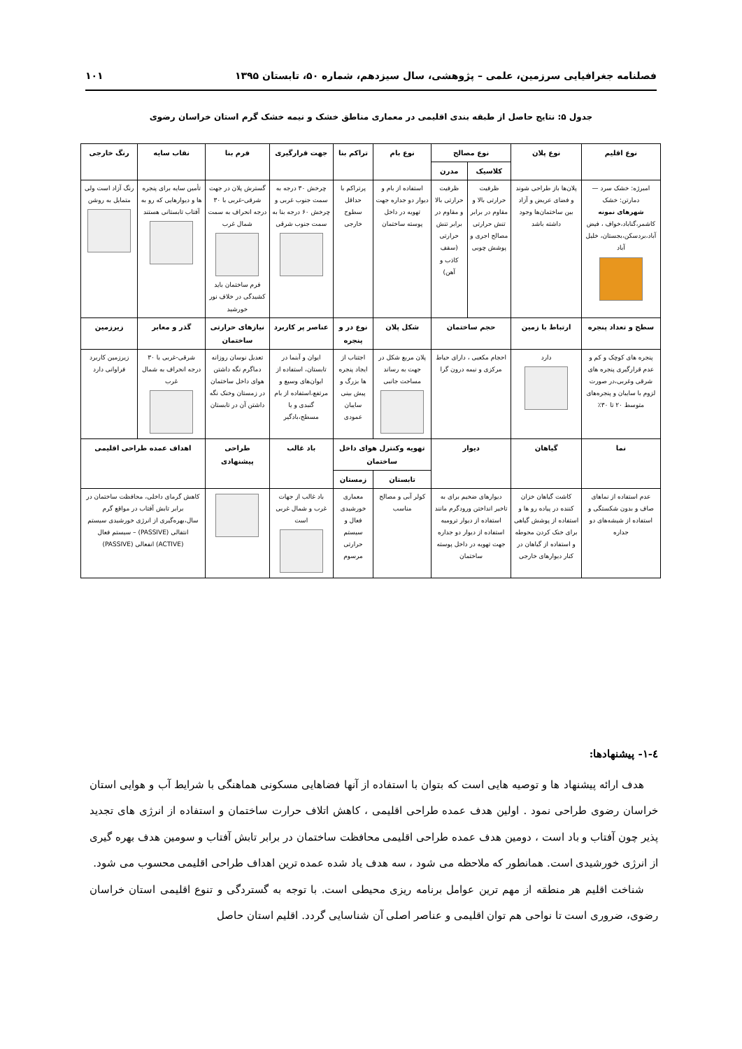فصلنامه جغرافیایی سرزمین، علمی – پژوهشی، سال سیزدهم، شماره ۵۰، تابستان ۱۳۹۵ ۱۰۱
جدول ۵: نتایج حاصل از طبقه بندی اقلیمی در معماری مناطق خشک و نیمه خشک گرم استان خراسان رضوی
| نوع اقلیم | نوع پلان | نوع مصالح | | نوع بام | تراکم بنا | جهت قرارگیری | فرم بنا | نقاب سایه | رنگ خارجی |
| --- | --- | --- | --- | --- | --- | --- | --- | --- | --- |
| | | کلاسیک | مدرن | | | | | | |
| امبرژه: خشک سرد — دمارتن: خشک شهرهای نمونه کاشمر،گناباد،خواف ، فیض آباد،بردسکن،بجستان، خلیل آباد | پلان‌ها باز طراحی شوند و فضای عریض و آزاد بین ساختمان‌ها وجود داشته باشد | ظرفیت حرارتی بالا و مقاوم در برابر تنش حرارتی مصالح اجری و پوشش چوبی | ظرفیت حرارتی بالا و مقاوم در برابر تنش حرارتی (سقف کاذب و آهن) | استفاده از بام و دیوار دو جداره جهت تهویه در داخل پوسته ساختمان | پرتراکم با حداقل سطوح خارجی | چرخش ۳۰ درجه به سمت جنوب غربی و چرخش ۶۰ درجه بنا به سمت جنوب شرقی | گسترش پلان در جهت شرقی-غربی با ۳۰ درجه انحراف به سمت شمال غرب فرم ساختمان باید کشیدگی در خلاف نور خورشید | تأمین سایه برای پنجره ها و دیوارهایی که رو به آفتاب تابستانی هستند | رنگ آزاد است ولی متمایل به روشن |
| سطح و تعداد پنجره | ارتباط با زمین | حجم ساختمان | | شکل پلان | نوع در و پنجره | عناصر پر کاربرد | نیازهای حرارتی ساختمان | گذر و معابر | زیرزمین |
| پنجره های کوچک و کم و عدم قرارگیری پنجره های شرقی وغربی،در صورت لزوم با سایبان و پنجره‌های متوسط ۲۰ تا ۳۰٪ | دارد | احجام مکعبی ، دارای حیاط مرکزی و نیمه درون گرا | | پلان مربع شکل در جهت به رساند مساحت جانبی | اجتناب از ایجاد پنجره ها بزرگ و پیش بینی سایبان عمودی | ایوان و آبنما در تابستان، استفاده از ایوان‌های وسیع و مرتفع،استفاده از بام گنبدی و یا مسطح،بادگیر | تعدیل نوسان روزانه دماگرم نگه داشتن هوای داخل ساختمان در زمستان وخنک نگه داشتن آن در تابستان | شرقی-غربی با ۳۰ درجه انحراف به شمال غرب | زیرزمین کاربرد فراوانی دارد |
| نما | گیاهان | دیوار | | تهویه وکنترل هوای داخل ساختمان | | باد غالب | طراحی پیشنهادی | اهداف عمده طراحی اقلیمی | |
| | | | | تابستان | زمستان | | | | |
| عدم استفاده از نماهای صاف و بدون شکستگی و استفاده از شیشه‌های دو جداره | کاشت گیاهان خزان کننده در پیاده رو ها و استفاده از پوشش گیاهی برای خنک کردن محوطه و استفاده از گیاهان در کنار دیوارهای خارجی | دیوارهای ضخیم برای به تاخیر انداختن ورودگرم مانند استفاده از دیوار ترومبه استفاده از دیوار دو جداره جهت تهویه در داخل پوسته ساختمان | | کولر آبی و مصالح مناسب | معماری خورشیدی فعال و سیستم حرارتی مرسوم | باد غالب از جهات غرب و شمال غربی است | | کاهش گرمای داخلی، محافظت ساختمان در برابر تابش آفتاب در مواقع گرم سال،بهره‌گیری از انرژی خورشیدی سیستم انتقالی (PASSIVE) – سیستم فعال (ACTIVE) انفعالی (PASSIVE) | |
٤-١- پیشنهادها:
هدف ارائه پیشنهاد ها و توصیه هایی است که بتوان با استفاده از آنها فضاهایی مسکونی هماهنگی با شرایط آب و هوایی استان خراسان رضوی طراحی نمود . اولین هدف عمده طراحی اقلیمی ، کاهش اتلاف حرارت ساختمان و استفاده از انرژی های تجدید پذیر چون آفتاب و باد است ، دومین هدف عمده طراحی اقلیمی محافظت ساختمان در برابر تابش آفتاب و سومین هدف بهره گیری از انرژی خورشیدی است. همانطور که ملاحظه می شود ، سه هدف یاد شده عمده ترین اهداف طراحی اقلیمی محسوب می شود.
شناخت اقلیم هر منطقه از مهم ترین عوامل برنامه ریزی محیطی است. با توجه به گستردگی و تنوع اقلیمی استان خراسان رضوی، ضروری است تا نواحی هم توان اقلیمی و عناصر اصلی آن شناسایی گردد. اقلیم استان حاصل